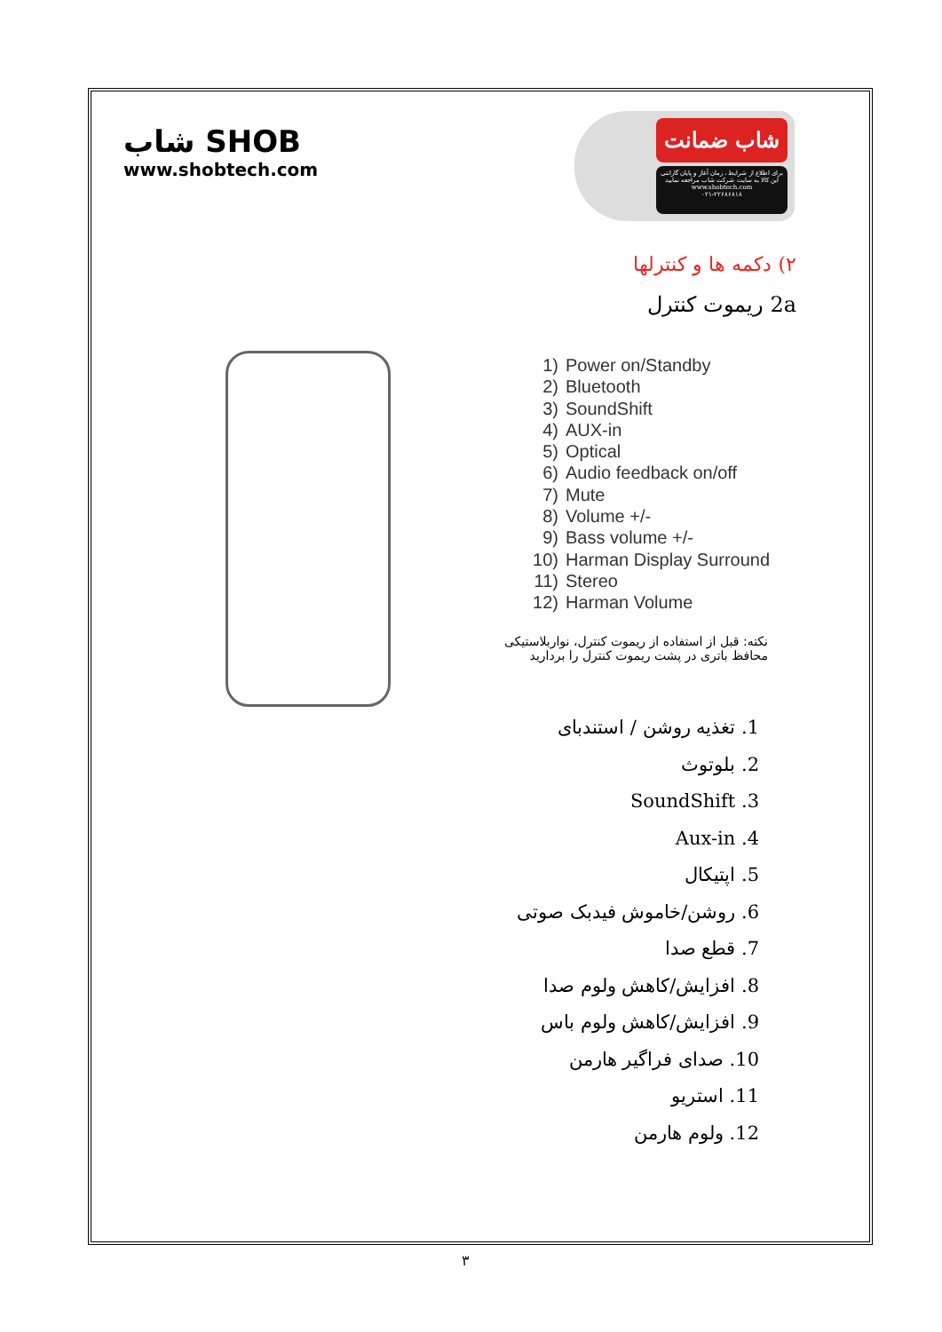شاب SHOB
www.shobtech.com
شاب ضمانت
برای اطلاع از شرایط ، زمان آغاز و پایان گارانتی این کالا به سایت شرکت شاب مراجعه نمایید
www.shobtech.com
۰۲۱-۲۲۶۸۶۸۱۸
۲) دکمه ها و کنترلها
2a ریموت کنترل
1) Power on/Standby
2) Bluetooth
3) SoundShift
4) AUX-in
5) Optical
6) Audio feedback on/off
7) Mute
8) Volume +/-
9) Bass volume +/-
10) Harman Display Surround
11) Stereo
12) Harman Volume
نکته: قبل از استفاده از ریموت کنترل، نواربلاستیکی محافظ باتری در پشت ریموت کنترل را بردارید
1. تغذیه روشن / استندبای
2. بلوتوث
3. SoundShift
4. Aux-in
5. اپتیکال
6. روشن/خاموش فیدبک صوتی
7. قطع صدا
8. افزایش/کاهش ولوم صدا
9. افزایش/کاهش ولوم باس
10. صدای فراگیر هارمن
11. استریو
12. ولوم هارمن
۳